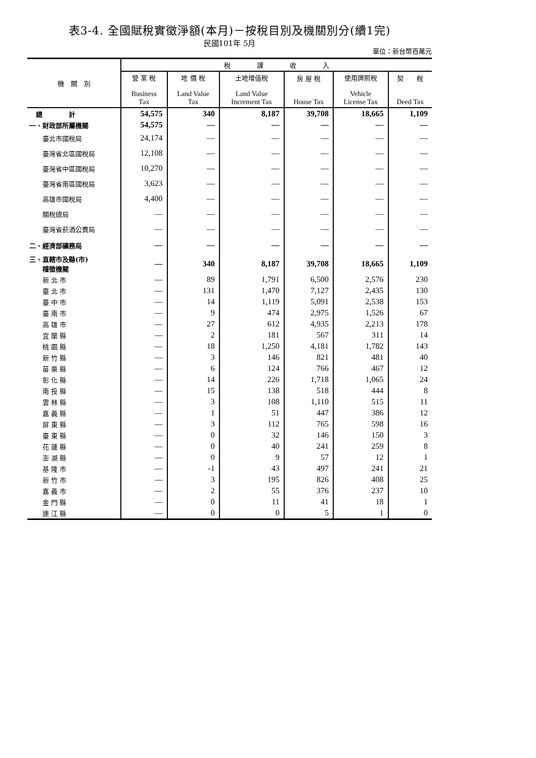表3-4. 全國賦稅實徵淨額(本月)－按稅目別及機關別分(續1完)
民國101年 5月
單位：新台幣百萬元
| 機 關 別 | 稅 課 收 入 | | | | | |
| --- | --- | --- | --- | --- | --- | --- |
| | 營 業 稅 Business Tax | 地 價 稅 Land Value Tax | 土地增值稅 Land Value Increment Tax | 房 屋 稅 House Tax | 使用牌照稅 Vehicle License Tax | 契 稅 Deed Tax |
| 總 計 | 54,575 | 340 | 8,187 | 39,708 | 18,665 | 1,109 |
| 一、財政部所屬機關 | 54,575 | — | — | — | — | — |
| 臺北市國稅局 | 24,174 | — | — | — | — | — |
| 臺灣省北區國稅局 | 12,108 | — | — | — | — | — |
| 臺灣省中區國稅局 | 10,270 | — | — | — | — | — |
| 臺灣省南區國稅局 | 3,623 | — | — | — | — | — |
| 高雄市國稅局 | 4,400 | — | — | — | — | — |
| 關稅總局 | — | — | — | — | — | — |
| 臺灣省菸酒公賣局 | — | — | — | — | — | — |
| 二、經濟部礦務局 | — | — | — | — | — | — |
| 三、直轄市及縣(市) 稽徵機關 | — | 340 | 8,187 | 39,708 | 18,665 | 1,109 |
| 新 北 市 | — | 89 | 1,791 | 6,500 | 2,576 | 230 |
| 臺 北 市 | — | 131 | 1,470 | 7,127 | 2,435 | 130 |
| 臺 中 市 | — | 14 | 1,119 | 5,091 | 2,538 | 153 |
| 臺 南 市 | — | 9 | 474 | 2,975 | 1,526 | 67 |
| 高 雄 市 | — | 27 | 612 | 4,935 | 2,213 | 178 |
| 宜 蘭 縣 | — | 2 | 181 | 567 | 311 | 14 |
| 桃 園 縣 | — | 18 | 1,250 | 4,181 | 1,782 | 143 |
| 新 竹 縣 | — | 3 | 146 | 821 | 481 | 40 |
| 苗 栗 縣 | — | 6 | 124 | 766 | 467 | 12 |
| 彰 化 縣 | — | 14 | 226 | 1,718 | 1,065 | 24 |
| 南 投 縣 | — | 15 | 138 | 518 | 444 | 8 |
| 雲 林 縣 | — | 3 | 108 | 1,110 | 515 | 11 |
| 嘉 義 縣 | — | 1 | 51 | 447 | 386 | 12 |
| 屏 東 縣 | — | 3 | 112 | 765 | 598 | 16 |
| 臺 東 縣 | — | 0 | 32 | 146 | 150 | 3 |
| 花 蓮 縣 | — | 0 | 40 | 241 | 259 | 8 |
| 澎 湖 縣 | — | 0 | 9 | 57 | 12 | 1 |
| 基 隆 市 | — | -1 | 43 | 497 | 241 | 21 |
| 新 竹 市 | — | 3 | 195 | 826 | 408 | 25 |
| 嘉 義 市 | — | 2 | 55 | 376 | 237 | 10 |
| 金 門 縣 | — | 0 | 11 | 41 | 18 | 1 |
| 連 江 縣 | — | 0 | 0 | 5 | 1 | 0 |